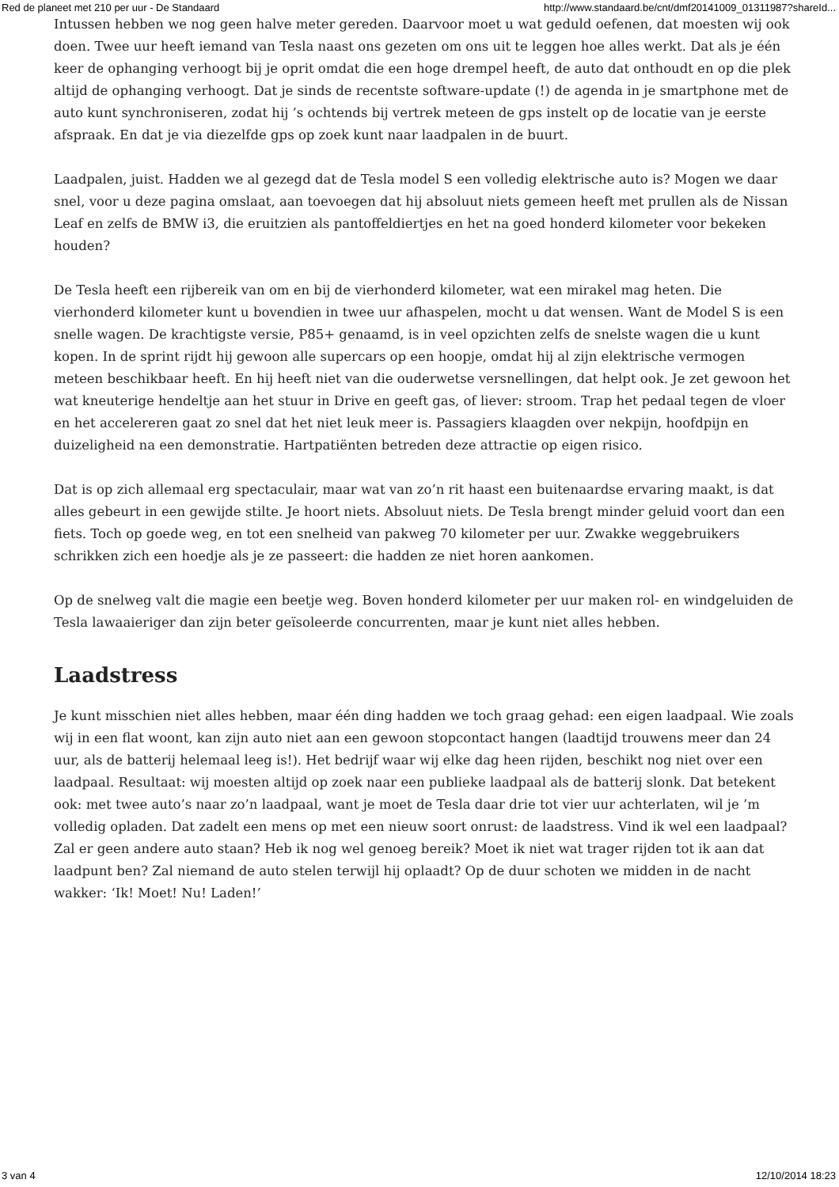Red de planeet met 210 per uur - De Standaard http://www.standaard.be/cnt/dmf20141009_01311987?shareId...
Intussen hebben we nog geen halve meter gereden. Daarvoor moet u wat geduld oefenen, dat moesten wij ook doen. Twee uur heeft iemand van Tesla naast ons gezeten om ons uit te leggen hoe alles werkt. Dat als je één keer de ophanging verhoogt bij je oprit omdat die een hoge drempel heeft, de auto dat onthoudt en op die plek altijd de ophanging verhoogt. Dat je sinds de recentste software-update (!) de agenda in je smartphone met de auto kunt synchroniseren, zodat hij ’s ochtends bij vertrek meteen de gps instelt op de locatie van je eerste afspraak. En dat je via diezelfde gps op zoek kunt naar laadpalen in de buurt.
Laadpalen, juist. Hadden we al gezegd dat de Tesla model S een volledig elektrische auto is? Mogen we daar snel, voor u deze pagina omslaat, aan toevoegen dat hij absoluut niets gemeen heeft met prullen als de Nissan Leaf en zelfs de BMW i3, die eruitzien als pantoffeldiertjes en het na goed honderd kilometer voor bekeken houden?
De Tesla heeft een rijbereik van om en bij de vierhonderd kilometer, wat een mirakel mag heten. Die vierhonderd kilometer kunt u bovendien in twee uur afhaspelen, mocht u dat wensen. Want de Model S is een snelle wagen. De krachtigste versie, P85+ genaamd, is in veel opzichten zelfs de snelste wagen die u kunt kopen. In de sprint rijdt hij gewoon alle supercars op een hoopje, omdat hij al zijn elektrische vermogen meteen beschikbaar heeft. En hij heeft niet van die ouderwetse versnellingen, dat helpt ook. Je zet gewoon het wat kneuterige hendeltje aan het stuur in Drive en geeft gas, of liever: stroom. Trap het pedaal tegen de vloer en het accelereren gaat zo snel dat het niet leuk meer is. Passagiers klaagden over nekpijn, hoofdpijn en duizeligheid na een demonstratie. Hartpatiënten betreden deze attractie op eigen risico.
Dat is op zich allemaal erg spectaculair, maar wat van zo’n rit haast een buitenaardse ervaring maakt, is dat alles gebeurt in een gewijde stilte. Je hoort niets. Absoluut niets. De Tesla brengt minder geluid voort dan een fiets. Toch op goede weg, en tot een snelheid van pakweg 70 kilometer per uur. Zwakke weggebruikers schrikken zich een hoedje als je ze passeert: die hadden ze niet horen aankomen.
Op de snelweg valt die magie een beetje weg. Boven honderd kilometer per uur maken rol- en windgeluiden de Tesla lawaaieriger dan zijn beter geïsoleerde concurrenten, maar je kunt niet alles hebben.
Laadstress
Je kunt misschien niet alles hebben, maar één ding hadden we toch graag gehad: een eigen laadpaal. Wie zoals wij in een flat woont, kan zijn auto niet aan een gewoon stopcontact hangen (laadtijd trouwens meer dan 24 uur, als de batterij helemaal leeg is!). Het bedrijf waar wij elke dag heen rijden, beschikt nog niet over een laadpaal. Resultaat: wij moesten altijd op zoek naar een publieke laadpaal als de batterij slonk. Dat betekent ook: met twee auto’s naar zo’n laadpaal, want je moet de Tesla daar drie tot vier uur achterlaten, wil je ’m volledig opladen. Dat zadelt een mens op met een nieuw soort onrust: de laadstress. Vind ik wel een laadpaal? Zal er geen andere auto staan? Heb ik nog wel genoeg bereik? Moet ik niet wat trager rijden tot ik aan dat laadpunt ben? Zal niemand de auto stelen terwijl hij oplaadt? Op de duur schoten we midden in de nacht wakker: ‘Ik! Moet! Nu! Laden!’
3 van 4 12/10/2014 18:23